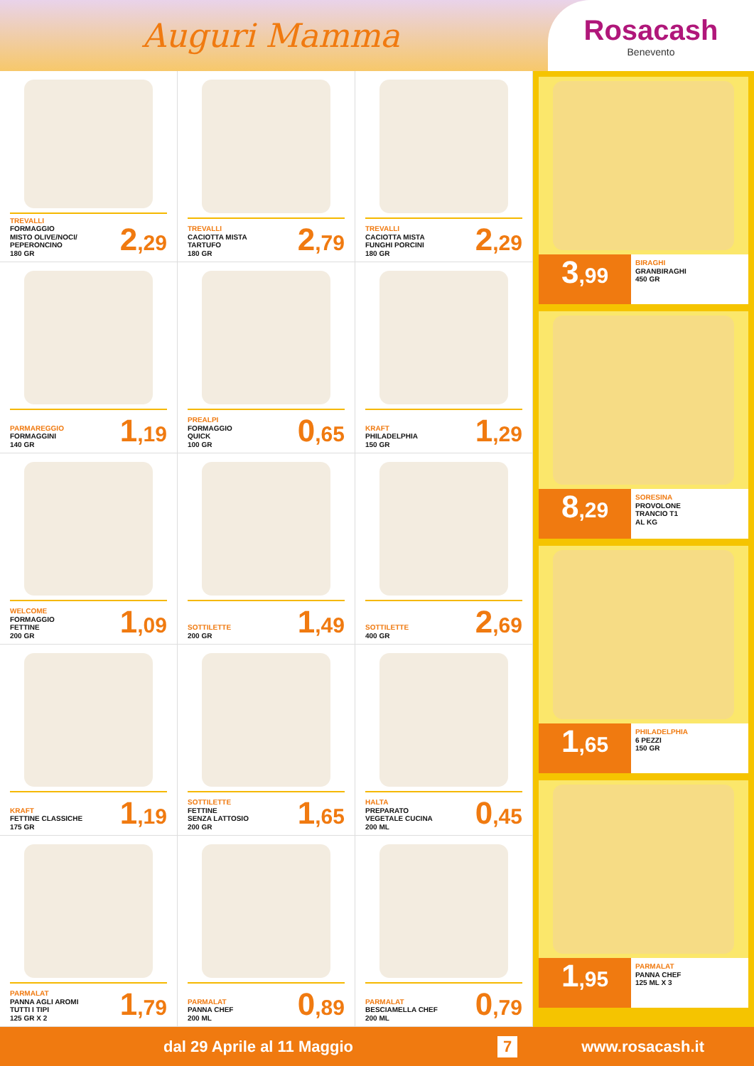Auguri Mamma
Rosacash
Benevento
TREVALLI
FORMAGGIO
MISTO OLIVE/NOCI/
PEPERONCINO
180 GR
2,29
TREVALLI
CACIOTTA MISTA
TARTUFO
180 GR
2,79
TREVALLI
CACIOTTA MISTA
FUNGHI PORCINI
180 GR
2,29
PARMAREGGIO
FORMAGGINI
140 GR
1,19
PREALPI
FORMAGGIO
QUICK
100 GR
0,65
KRAFT
PHILADELPHIA
150 GR
1,29
WELCOME
FORMAGGIO
FETTINE
200 GR
1,09
SOTTILETTE
200 GR
1,49
SOTTILETTE
400 GR
2,69
KRAFT
FETTINE CLASSICHE
175 GR
1,19
SOTTILETTE
FETTINE
SENZA LATTOSIO
200 GR
1,65
HALTA
PREPARATO
VEGETALE CUCINA
200 ML
0,45
PARMALAT
PANNA AGLI AROMI
TUTTI I TIPI
125 GR X 2
1,79
PARMALAT
PANNA CHEF
200 ML
0,89
PARMALAT
BESCIAMELLA CHEF
200 ML
0,79
3,99
BIRAGHI
GRANBIRAGHI
450 GR
8,29
SORESINA
PROVOLONE
TRANCIO T1
AL KG
1,65
PHILADELPHIA
6 PEZZI
150 GR
1,95
PARMALAT
PANNA CHEF
125 ML X 3
dal 29 Aprile al 11 Maggio 7 www.rosacash.it